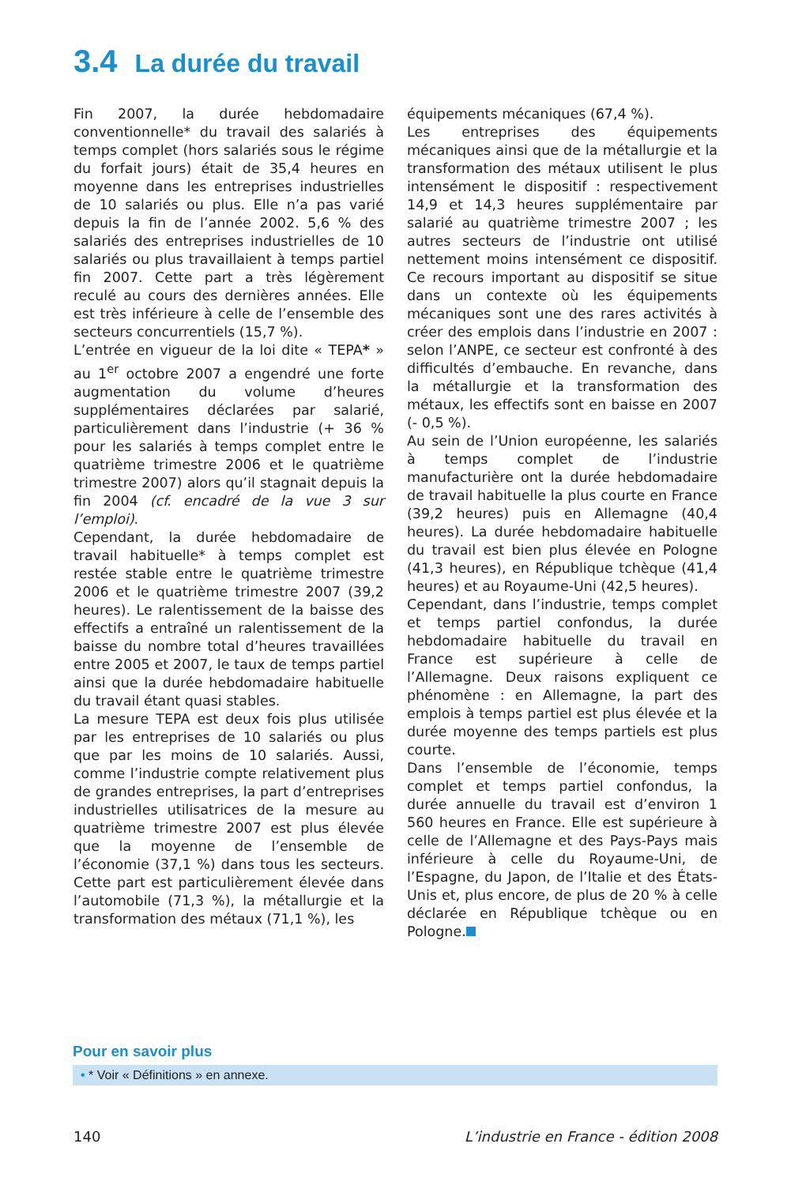3.4 La durée du travail
Fin 2007, la durée hebdomadaire conventionnelle* du travail des salariés à temps complet (hors salariés sous le régime du forfait jours) était de 35,4 heures en moyenne dans les entreprises industrielles de 10 salariés ou plus. Elle n’a pas varié depuis la fin de l’année 2002. 5,6 % des salariés des entreprises industrielles de 10 salariés ou plus travaillaient à temps partiel fin 2007. Cette part a très légèrement reculé au cours des dernières années. Elle est très inférieure à celle de l’ensemble des secteurs concurrentiels (15,7 %).
L’entrée en vigueur de la loi dite « TEPA* » au 1<sup>er</sup> octobre 2007 a engendré une forte augmentation du volume d’heures supplémentaires déclarées par salarié, particulièrement dans l’industrie (+ 36 % pour les salariés à temps complet entre le quatrième trimestre 2006 et le quatrième trimestre 2007) alors qu’il stagnait depuis la fin 2004 (cf. encadré de la vue 3 sur l’emploi).
Cependant, la durée hebdomadaire de travail habituelle* à temps complet est restée stable entre le quatrième trimestre 2006 et le quatrième trimestre 2007 (39,2 heures). Le ralentissement de la baisse des effectifs a entraîné un ralentissement de la baisse du nombre total d’heures travaillées entre 2005 et 2007, le taux de temps partiel ainsi que la durée hebdomadaire habituelle du travail étant quasi stables.
La mesure TEPA est deux fois plus utilisée par les entreprises de 10 salariés ou plus que par les moins de 10 salariés. Aussi, comme l’industrie compte relativement plus de grandes entreprises, la part d’entreprises industrielles utilisatrices de la mesure au quatrième trimestre 2007 est plus élevée que la moyenne de l’ensemble de l’économie (37,1 %) dans tous les secteurs. Cette part est particulièrement élevée dans l’automobile (71,3 %), la métallurgie et la transformation des métaux (71,1 %), les
équipements mécaniques (67,4 %).
Les entreprises des équipements mécaniques ainsi que de la métallurgie et la transformation des métaux utilisent le plus intensément le dispositif : respectivement 14,9 et 14,3 heures supplémentaire par salarié au quatrième trimestre 2007 ; les autres secteurs de l’industrie ont utilisé nettement moins intensément ce dispositif. Ce recours important au dispositif se situe dans un contexte où les équipements mécaniques sont une des rares activités à créer des emplois dans l’industrie en 2007 : selon l’ANPE, ce secteur est confronté à des difficultés d’embauche. En revanche, dans la métallurgie et la transformation des métaux, les effectifs sont en baisse en 2007 (- 0,5 %).
Au sein de l’Union européenne, les salariés à temps complet de l’industrie manufacturière ont la durée hebdomadaire de travail habituelle la plus courte en France (39,2 heures) puis en Allemagne (40,4 heures). La durée hebdomadaire habituelle du travail est bien plus élevée en Pologne (41,3 heures), en République tchèque (41,4 heures) et au Royaume-Uni (42,5 heures).
Cependant, dans l’industrie, temps complet et temps partiel confondus, la durée hebdomadaire habituelle du travail en France est supérieure à celle de l’Allemagne. Deux raisons expliquent ce phénomène : en Allemagne, la part des emplois à temps partiel est plus élevée et la durée moyenne des temps partiels est plus courte.
Dans l’ensemble de l’économie, temps complet et temps partiel confondus, la durée annuelle du travail est d’environ 1 560 heures en France. Elle est supérieure à celle de l’Allemagne et des Pays-Pays mais inférieure à celle du Royaume-Uni, de l’Espagne, du Japon, de l’Italie et des États-Unis et, plus encore, de plus de 20 % à celle déclarée en République tchèque ou en Pologne.
Pour en savoir plus
• * Voir « Définitions » en annexe.
140 L’industrie en France - édition 2008